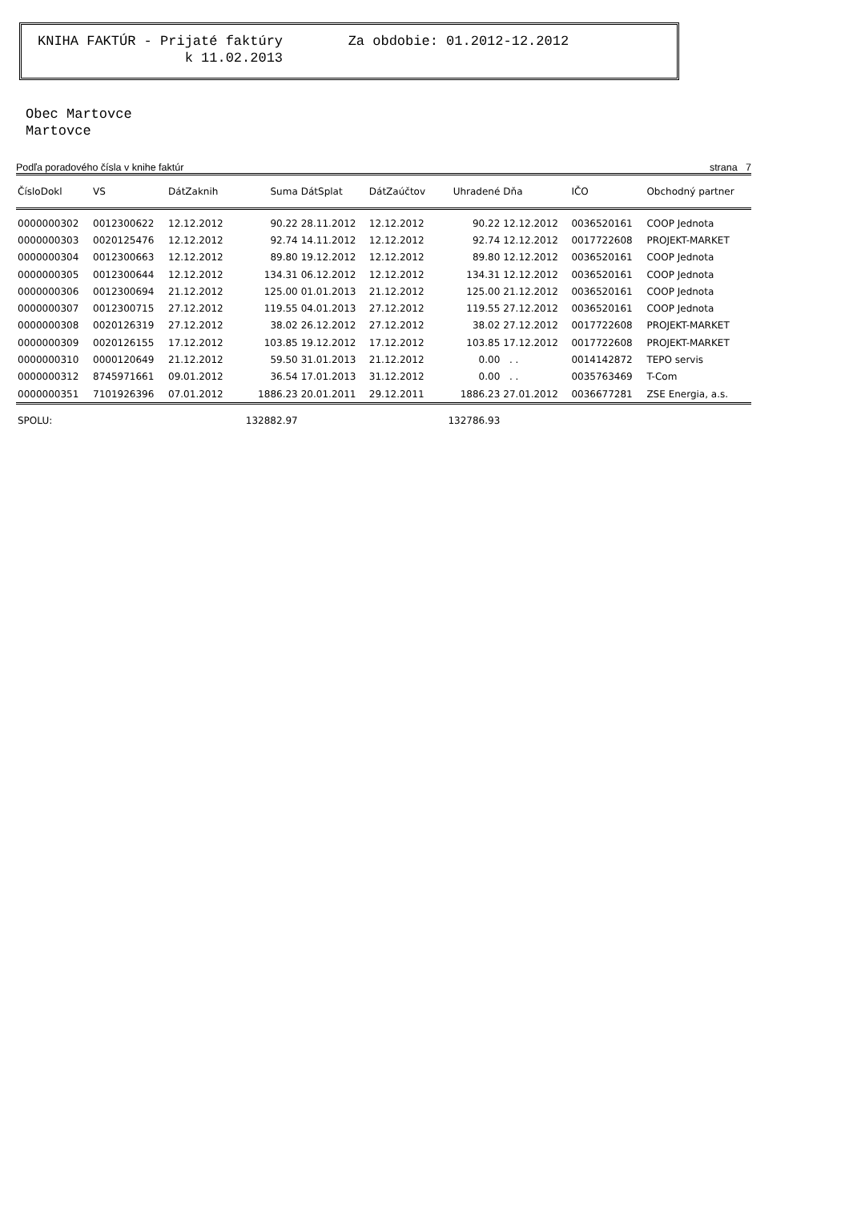KNIHA FAKTÚR - Prijaté faktúry Za obdobie: 01.2012-12.2012 k 11.02.2013
Obec Martovce
Martovce
Podľa poradového čísla v knihe faktúr strana 7
| ČísloDokl | VS | DátZaknih | Suma | DátSplat | DátZaúčtov | Uhradené | Dňa | IČO | Obchodný partner |
| --- | --- | --- | --- | --- | --- | --- | --- | --- | --- |
| 0000000302 | 0012300622 | 12.12.2012 | 90.22 | 28.11.2012 | 12.12.2012 | 90.22 | 12.12.2012 | 0036520161 | COOP Jednota |
| 0000000303 | 0020125476 | 12.12.2012 | 92.74 | 14.11.2012 | 12.12.2012 | 92.74 | 12.12.2012 | 0017722608 | PROJEKT-MARKET |
| 0000000304 | 0012300663 | 12.12.2012 | 89.80 | 19.12.2012 | 12.12.2012 | 89.80 | 12.12.2012 | 0036520161 | COOP Jednota |
| 0000000305 | 0012300644 | 12.12.2012 | 134.31 | 06.12.2012 | 12.12.2012 | 134.31 | 12.12.2012 | 0036520161 | COOP Jednota |
| 0000000306 | 0012300694 | 21.12.2012 | 125.00 | 01.01.2013 | 21.12.2012 | 125.00 | 21.12.2012 | 0036520161 | COOP Jednota |
| 0000000307 | 0012300715 | 27.12.2012 | 119.55 | 04.01.2013 | 27.12.2012 | 119.55 | 27.12.2012 | 0036520161 | COOP Jednota |
| 0000000308 | 0020126319 | 27.12.2012 | 38.02 | 26.12.2012 | 27.12.2012 | 38.02 | 27.12.2012 | 0017722608 | PROJEKT-MARKET |
| 0000000309 | 0020126155 | 17.12.2012 | 103.85 | 19.12.2012 | 17.12.2012 | 103.85 | 17.12.2012 | 0017722608 | PROJEKT-MARKET |
| 0000000310 | 0000120649 | 21.12.2012 | 59.50 | 31.01.2013 | 21.12.2012 | 0.00 | . . | 0014142872 | TEPO servis |
| 0000000312 | 8745971661 | 09.01.2012 | 36.54 | 17.01.2013 | 31.12.2012 | 0.00 | . . | 0035763469 | T-Com |
| 0000000351 | 7101926396 | 07.01.2012 | 1886.23 | 20.01.2011 | 29.12.2011 | 1886.23 | 27.01.2012 | 0036677281 | ZSE Energia, a.s. |
| SPOLU: | | | 132882.97 | | | 132786.93 | | | |